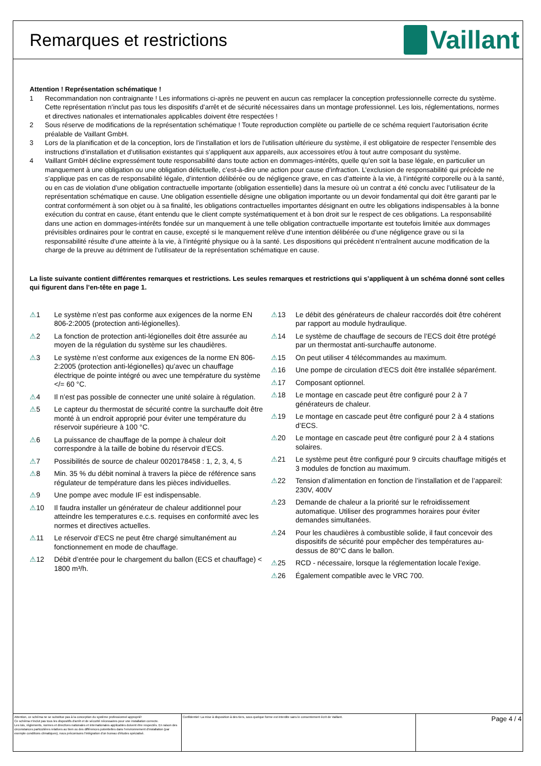Remarques et restrictions
Vaillant
Attention ! Représentation schématique !
1 Recommandation non contraignante ! Les informations ci-après ne peuvent en aucun cas remplacer la conception professionnelle correcte du système. Cette représentation n’inclut pas tous les dispositifs d’arrêt et de sécurité nécessaires dans un montage professionnel. Les lois, réglementations, normes et directives nationales et internationales applicables doivent être respectées !
2 Sous réserve de modifications de la représentation schématique ! Toute reproduction complète ou partielle de ce schéma requiert l’autorisation écrite préalable de Vaillant GmbH.
3 Lors de la planification et de la conception, lors de l’installation et lors de l’utilisation ultérieure du système, il est obligatoire de respecter l’ensemble des instructions d’installation et d’utilisation existantes qui s’appliquent aux appareils, aux accessoires et/ou à tout autre composant du système.
4 Vaillant GmbH décline expressément toute responsabilité dans toute action en dommages-intérêts, quelle qu’en soit la base légale, en particulier un manquement à une obligation ou une obligation délictuelle, c’est-à-dire une action pour cause d’infraction. L’exclusion de responsabilité qui précède ne s’applique pas en cas de responsabilité légale, d’intention délibérée ou de négligence grave, en cas d’atteinte à la vie, à l’intégrité corporelle ou à la santé, ou en cas de violation d’une obligation contractuelle importante (obligation essentielle) dans la mesure où un contrat a été conclu avec l’utilisateur de la représentation schématique en cause. Une obligation essentielle désigne une obligation importante ou un devoir fondamental qui doit être garanti par le contrat conformément à son objet ou à sa finalité, les obligations contractuelles importantes désignant en outre les obligations indispensables à la bonne exécution du contrat en cause, étant entendu que le client compte systématiquement et à bon droit sur le respect de ces obligations. La responsabilité dans une action en dommages-intérêts fondée sur un manquement à une telle obligation contractuelle importante est toutefois limitée aux dommages prévisibles ordinaires pour le contrat en cause, excepté si le manquement relève d’une intention délibérée ou d’une négligence grave ou si la responsabilité résulte d’une atteinte à la vie, à l’intégrité physique ou à la santé. Les dispositions qui précèdent n’entraînent aucune modification de la charge de la preuve au détriment de l’utilisateur de la représentation schématique en cause.
La liste suivante contient différentes remarques et restrictions. Les seules remarques et restrictions qui s’appliquent à un schéma donné sont celles qui figurent dans l’en-tête en page 1.
⚠1 Le système n’est pas conforme aux exigences de la norme EN 806-2:2005 (protection anti-légionelles).
⚠2 La fonction de protection anti-légionelles doit être assurée au moyen de la régulation du système sur les chaudières.
⚠3 Le système n’est conforme aux exigences de la norme EN 806-2:2005 (protection anti-légionelles) qu’avec un chauffage électrique de pointe intégré ou avec une température du système </= 60 °C.
⚠4 Il n’est pas possible de connecter une unité solaire à régulation.
⚠5 Le capteur du thermostat de sécurité contre la surchauffe doit être monté à un endroit approprié pour éviter une température du réservoir supérieure à 100 °C.
⚠6 La puissance de chauffage de la pompe à chaleur doit correspondre à la taille de bobine du réservoir d’ECS.
⚠7 Possibilités de source de chaleur 0020178458 : 1, 2, 3, 4, 5
⚠8 Min. 35 % du débit nominal à travers la pièce de référence sans régulateur de température dans les pièces individuelles.
⚠9 Une pompe avec module IF est indispensable.
⚠10 Il faudra installer un générateur de chaleur additionnel pour atteindre les temperatures e.c.s. requises en conformité avec les normes et directives actuelles.
⚠11 Le réservoir d’ECS ne peut être chargé simultanément au fonctionnement en mode de chauffage.
⚠12 Débit d’entrée pour le chargement du ballon (ECS et chauffage) < 1800 m³/h.
⚠13 Le débit des générateurs de chaleur raccordés doit être cohérent par rapport au module hydraulique.
⚠14 Le système de chauffage de secours de l’ECS doit être protégé par un thermostat anti-surchauffe autonome.
⚠15 On peut utiliser 4 télécommandes au maximum.
⚠16 Une pompe de circulation d’ECS doit être installée séparément.
⚠17 Composant optionnel.
⚠18 Le montage en cascade peut être configuré pour 2 à 7 générateurs de chaleur.
⚠19 Le montage en cascade peut être configuré pour 2 à 4 stations d’ECS.
⚠20 Le montage en cascade peut être configuré pour 2 à 4 stations solaires.
⚠21 Le système peut être configuré pour 9 circuits chauffage mitigés et 3 modules de fonction au maximum.
⚠22 Tension d’alimentation en fonction de l’installation et de l’appareil: 230V, 400V
⚠23 Demande de chaleur a la priorité sur le refroidissement automatique. Utiliser des programmes horaires pour éviter demandes simultanées.
⚠24 Pour les chaudières à combustible solide, il faut concevoir des dispositifs de sécurité pour empêcher des températures au-dessus de 80°C dans le ballon.
⚠25 RCD - nécessaire, lorsque la réglementation locale l'exige.
⚠26 Également compatible avec le VRC 700.
Attention, ce schéma ne se substitue pas à la conception du système professionnel approprié!
Ce schéma n'inclut pas tous les dispositifs d'arrêt et de sécurité nécessaires pour une installation correcte.
Les lois, règlements, normes et directives nationales et internationales applicables doivent être respectés. En raison des circonstances particulières relatives au bien ou des différences potentielles dans l'environnement d'installation (par exemple conditions climatiques), nous préconisons l'intégration d'un bureau d'études spécialisé.
Confidentiel: La mise à disposition à des tiers, sous quelque forme est interdite sans le consentement écrit de Vaillant.
Page 4 / 4